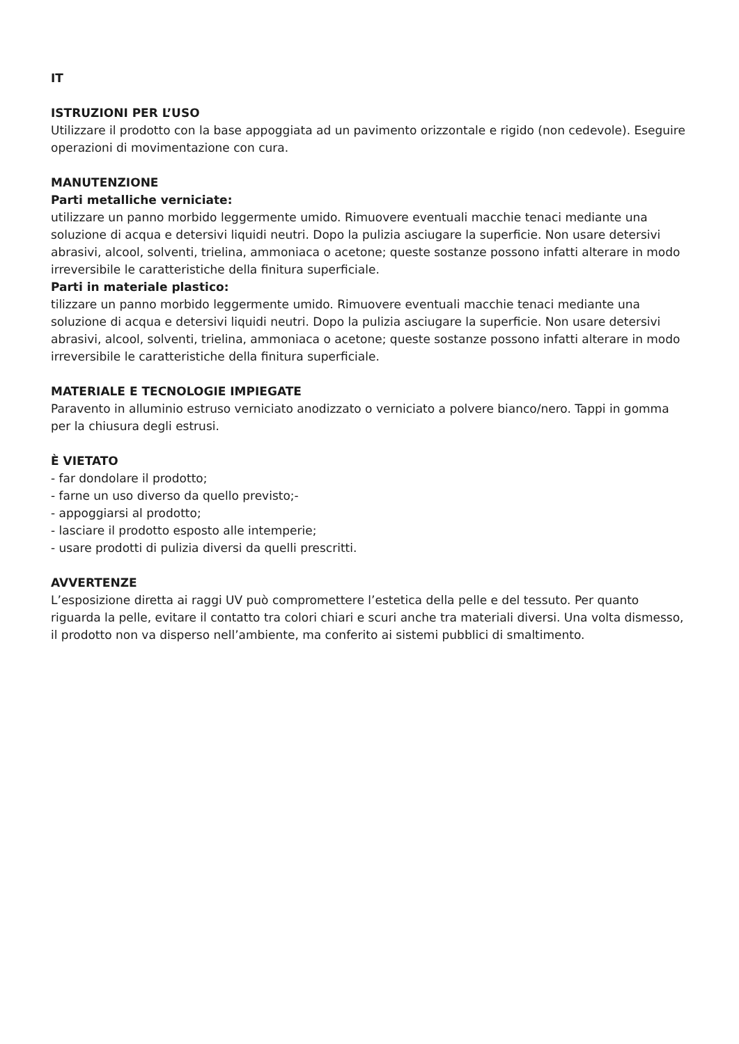IT
ISTRUZIONI PER L’USO
Utilizzare il prodotto con la base appoggiata ad un pavimento orizzontale e rigido (non cedevole). Eseguire operazioni di movimentazione con cura.
MANUTENZIONE
Parti metalliche verniciate:
utilizzare un panno morbido leggermente umido. Rimuovere eventuali macchie tenaci mediante una soluzione di acqua e detersivi liquidi neutri. Dopo la pulizia asciugare la superficie. Non usare detersivi abrasivi, alcool, solventi, trielina, ammoniaca o acetone; queste sostanze possono infatti alterare in modo irreversibile le caratteristiche della finitura superficiale.
Parti in materiale plastico:
tilizzare un panno morbido leggermente umido. Rimuovere eventuali macchie tenaci mediante una soluzione di acqua e detersivi liquidi neutri. Dopo la pulizia asciugare la superficie. Non usare detersivi abrasivi, alcool, solventi, trielina, ammoniaca o acetone; queste sostanze possono infatti alterare in modo irreversibile le caratteristiche della finitura superficiale.
MATERIALE E TECNOLOGIE IMPIEGATE
Paravento in alluminio estruso verniciato anodizzato o verniciato a polvere bianco/nero. Tappi in gomma per la chiusura degli estrusi.
È VIETATO
- far dondolare il prodotto;
- farne un uso diverso da quello previsto;-
- appoggiarsi al prodotto;
- lasciare il prodotto esposto alle intemperie;
- usare prodotti di pulizia diversi da quelli prescritti.
AVVERTENZE
L’esposizione diretta ai raggi UV può compromettere l’estetica della pelle e del tessuto. Per quanto riguarda la pelle, evitare il contatto tra colori chiari e scuri anche tra materiali diversi. Una volta dismesso, il prodotto non va disperso nell’ambiente, ma conferito ai sistemi pubblici di smaltimento.